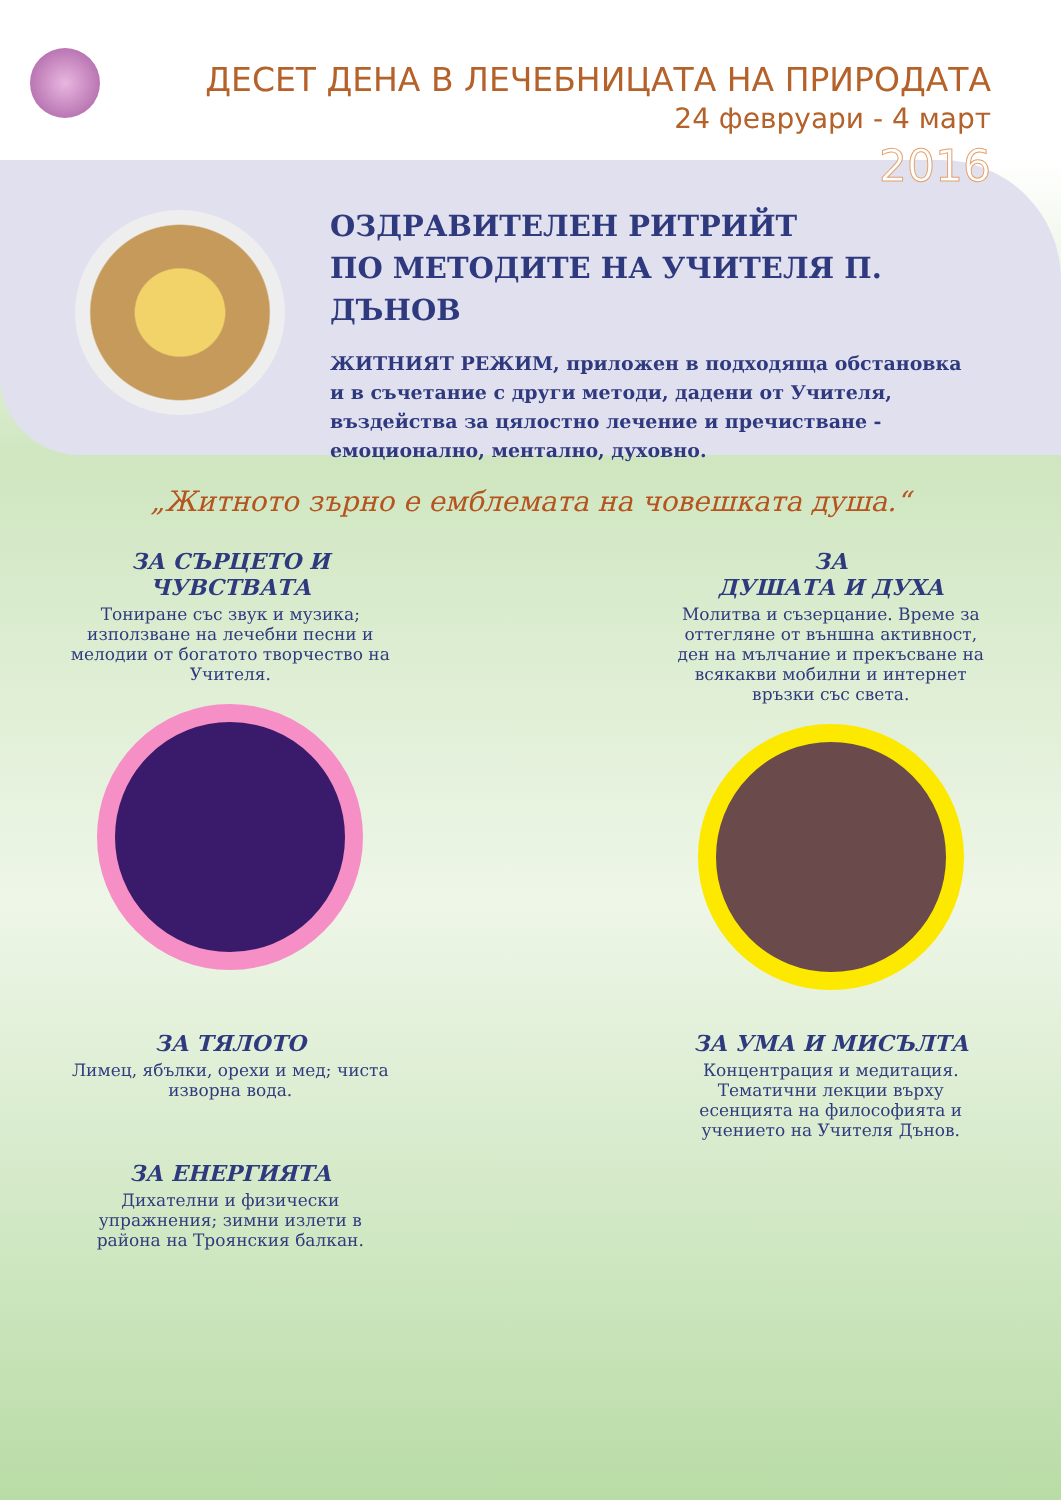ДЕСЕТ ДЕНА В ЛЕЧЕБНИЦАТА НА ПРИРОДАТА
24 февруари - 4 март
2016
ОЗДРАВИТЕЛЕН РИТРИЙТ
ПО МЕТОДИТЕ НА УЧИТЕЛЯ П. ДЪНОВ
ЖИТНИЯТ РЕЖИМ, приложен в подходяща обстановка и в съчетание с други методи, дадени от Учителя, въздейства за цялостно лечение и пречистване - емоционално, ментално, духовно.
„Житното зърно е емблемата на човешката душа.“
ЗА СЪРЦЕТО И
ЧУВСТВАТА
Тониране със звук и музика; използване на лечебни песни и мелодии от богатото творчество на Учителя.
ЗА
ДУШАТА И ДУХА
Молитва и съзерцание. Време за оттегляне от външна активност, ден на мълчание и прекъсване на всякакви мобилни и интернет връзки със света.
ЗА ТЯЛОТО
Лимец, ябълки, орехи и мед; чиста изворна вода.
ЗА УМА И МИСЪЛТА
Концентрация и медитация. Тематични лекции върху есенцията на философията и учението на Учителя Дънов.
ЗА ЕНЕРГИЯТА
Дихателни и физически упражнения; зимни излети в района на Троянския балкан.